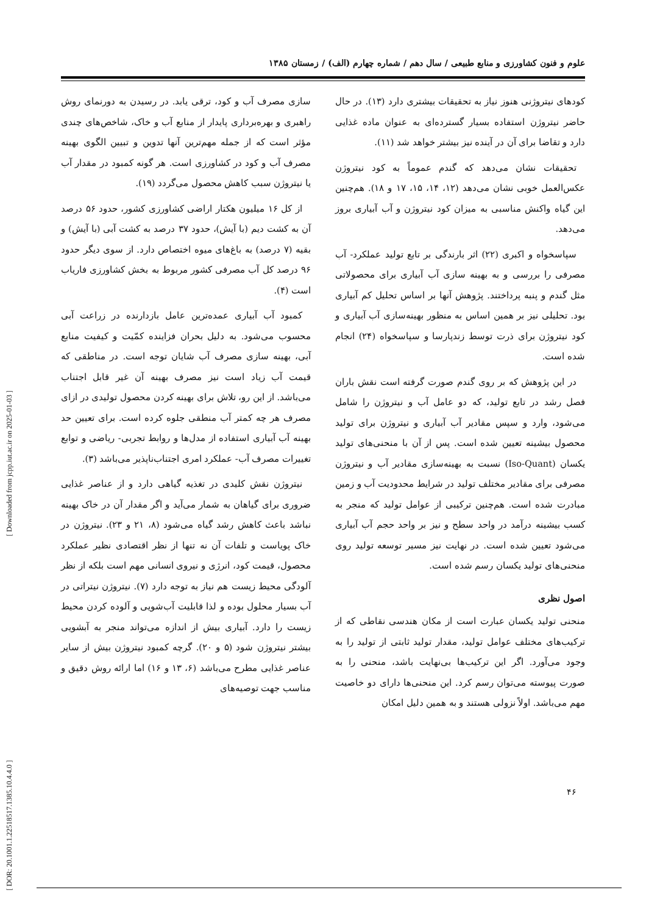علوم و فنون کشاورزی و منابع طبیعی / سال دهم / شماره چهارم (الف) / زمستان ۱۳۸۵
سازی مصرف آب و کود، ترقی یابد. در رسیدن به دورنمای روش راهبری و بهره‌برداری پایدار از منابع آب و خاک، شاخص‌های چندی مؤثر است که از جمله مهم‌ترین آنها تدوین و تبیین الگوی بهینه مصرف آب و کود در کشاورزی است. هر گونه کمبود در مقدار آب یا نیتروژن سبب کاهش محصول می‌گردد (۱۹).
از کل ۱۶ میلیون هکتار اراضی کشاورزی کشور، حدود ۵۶ درصد آن به کشت دیم (با آیش)، حدود ۳۷ درصد به کشت آبی (با آیش) و بقیه (۷ درصد) به باغ‌های میوه اختصاص دارد. از سوی دیگر حدود ۹۶ درصد کل آب مصرفی کشور مربوط به بخش کشاورزی فاریاب است (۴).
کمبود آب آبیاری عمده‌ترین عامل بازدارنده در زراعت آبی محسوب می‌شود. به دلیل بحران فزاینده کمّیت و کیفیت منابع آبی، بهینه سازی مصرف آب شایان توجه است. در مناطقی که قیمت آب زیاد است نیز مصرف بهینه آن غیر قابل اجتناب می‌باشد. از این رو، تلاش برای بهینه کردن محصول تولیدی در ازای مصرف هر چه کمتر آب منطقی جلوه کرده است. برای تعیین حد بهینه آب آبیاری استفاده از مدل‌ها و روابط تجربی- ریاضی و توابع تغییرات مصرف آب- عملکرد امری اجتناب‌ناپذیر می‌باشد (۳).
نیتروژن نقش کلیدی در تغذیه گیاهی دارد و از عناصر غذایی ضروری برای گیاهان به شمار می‌آید و اگر مقدار آن در خاک بهینه نباشد باعث کاهش رشد گیاه می‌شود (۸، ۲۱ و ۲۳). نیتروژن در خاک پویاست و تلفات آن نه تنها از نظر اقتصادی نظیر عملکرد محصول، قیمت کود، انرژی و نیروی انسانی مهم است بلکه از نظر آلودگی محیط زیست هم نیاز به توجه دارد (۷). نیتروژن نیتراتی در آب بسیار محلول بوده و لذا قابلیت آب‌شویی و آلوده کردن محیط زیست را دارد. آبیاری بیش از اندازه می‌تواند منجر به آبشویی بیشتر نیتروژن شود (۵ و ۲۰). گرچه کمبود نیتروژن بیش از سایر عناصر غذایی مطرح می‌باشد (۶، ۱۳ و ۱۶) اما ارائه روش دقیق و مناسب جهت توصیه‌های
کودهای نیتروژنی هنوز نیاز به تحقیقات بیشتری دارد (۱۳). در حال حاضر نیتروژن استفاده بسیار گسترده‌ای به عنوان ماده غذایی دارد و تقاضا برای آن در آینده نیز بیشتر خواهد شد (۱۱).
تحقیقات نشان می‌دهد که گندم عموماً به کود نیتروژن عکس‌العمل خوبی نشان می‌دهد (۱۲، ۱۴، ۱۵، ۱۷ و ۱۸). هم‌چنین این گیاه واکنش مناسبی به میزان کود نیتروژن و آب آبیاری بروز می‌دهد.
سپاسخواه و اکبری (۲۲) اثر بارندگی بر تابع تولید عملکرد- آب مصرفی را بررسی و به بهینه سازی آب آبیاری برای محصولاتی مثل گندم و پنبه پرداختند. پژوهش آنها بر اساس تحلیل کم آبیاری بود. تحلیلی نیز بر همین اساس به منظور بهینه‌سازی آب آبیاری و کود نیتروژن برای ذرت توسط زندپارسا و سپاسخواه (۲۴) انجام شده است.
در این پژوهش که بر روی گندم صورت گرفته است نقش باران فصل رشد در تابع تولید، که دو عامل آب و نیتروژن را شامل می‌شود، وارد و سپس مقادیر آب آبیاری و نیتروژن برای تولید محصول بیشینه تعیین شده است. پس از آن با منحنی‌های تولید یکسان (Iso-Quant) نسبت به بهینه‌سازی مقادیر آب و نیتروژن مصرفی برای مقادیر مختلف تولید در شرایط محدودیت آب و زمین مبادرت شده است. هم‌چنین ترکیبی از عوامل تولید که منجر به کسب بیشینه درآمد در واحد سطح و نیز بر واحد حجم آب آبیاری می‌شود تعیین شده است. در نهایت نیز مسیر توسعه تولید روی منحنی‌های تولید یکسان رسم شده است.
اصول نظری
منحنی تولید یکسان عبارت است از مکان هندسی نقاطی که از ترکیب‌های مختلف عوامل تولید، مقدار تولید ثابتی از تولید را به وجود می‌آورد. اگر این ترکیب‌ها بی‌نهایت باشد، منحنی را به صورت پیوسته می‌توان رسم کرد. این منحنی‌ها دارای دو خاصیت مهم می‌باشد. اولاً نزولی هستند و به همین دلیل امکان
[ DOR: 20.1001.1.22518517.1385.10.4.4.0 ] [ Downloaded from jcpp.iut.ac.ir on 2025-01-03 ]
۴۶